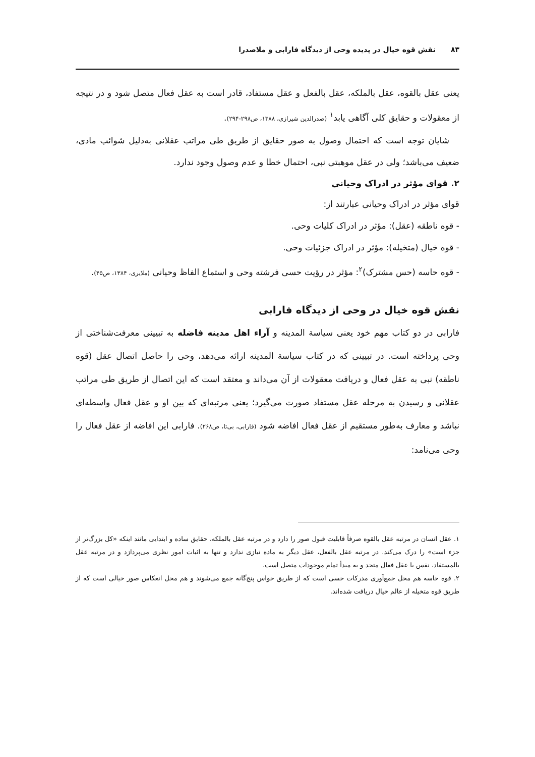۸۳ نقش قوه خیال در پدیده وحی از دیدگاه فارابی و ملاصدرا
یعنی عقل بالقوه، عقل بالملکه، عقل بالفعل و عقل مستفاد، قادر است به عقل فعال متصل شود و در نتیجه از معقولات و حقایق کلی آگاهی یابد<sup>۱</sup> (صدرالدین شیرازی، ۱۳۸۸، ص۲۹۸-۲۹۴).
شایان توجه است که احتمال وصول به صور حقایق از طریق طی مراتب عقلانی به‌دلیل شوائب مادی، ضعیف می‌باشد؛ ولی در عقل موهبتی نبی، احتمال خطا و عدم وصول وجود ندارد.
۲. قوای مؤثر در ادراک وحیانی
قوای مؤثر در ادراک وحیانی عبارتند از:
- قوه ناطقه (عقل): مؤثر در ادراک کلیات وحی.
- قوه خیال (متخیله): مؤثر در ادراک جزئیات وحی.
- قوه حاسه (حس مشترک)<sup>۲</sup>: مؤثر در رؤیت حسی فرشته وحی و استماع الفاظ وحیانی (ملایری، ۱۳۸۴، ص۴۵).
نقش قوه خیال در وحی از دیدگاه فارابی
فارابی در دو کتاب مهم خود یعنی سیاسة المدینه و آراء اهل مدینه فاضله به تبیینی معرفت‌شناختی از وحی پرداخته است. در تبیینی که در کتاب سیاسة المدینه ارائه می‌دهد، وحی را حاصل اتصال عقل (قوه ناطقه) نبی به عقل فعال و دریافت معقولات از آن می‌داند و معتقد است که این اتصال از طریق طی مراتب عقلانی و رسیدن به مرحله عقل مستفاد صورت می‌گیرد؛ یعنی مرتبه‌ای که بین او و عقل فعال واسطه‌ای نباشد و معارف به‌طور مستقیم از عقل فعال افاضه شود (فارابی، بی‌تا، ص۲۶۸). فارابی این افاضه از عقل فعال را وحی می‌نامد:
۱. عقل انسان در مرتبه عقل بالقوه صرفاً قابلیت قبول صور را دارد و در مرتبه عقل بالملکه، حقایق ساده و ابتدایی مانند اینکه «کل بزرگ‌تر از جزء است» را درک می‌کند. در مرتبه عقل بالفعل، عقل دیگر به ماده نیازی ندارد و تنها به اثبات امور نظری می‌پردازد و در مرتبه عقل بالمستفاد، نفس با عقل فعال متحد و به مبدأ تمام موجودات متصل است.
۲. قوه حاسه هم محل جمع‌آوری مدرکات حسی است که از طریق حواس پنج‌گانه جمع می‌شوند و هم محل انعکاس صور خیالی است که از طریق قوه متخیله از عالم خیال دریافت شده‌اند.